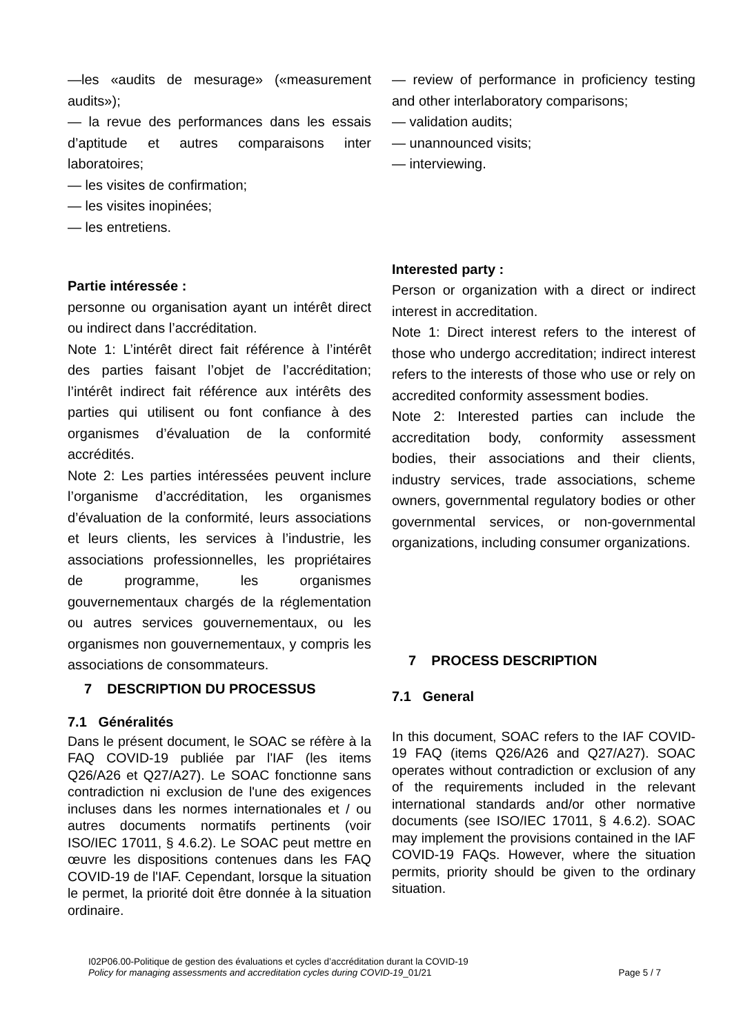—les «audits de mesurage» («measurement audits»);
— la revue des performances dans les essais d’aptitude et autres comparaisons inter laboratoires;
— les visites de confirmation;
— les visites inopinées;
— les entretiens.
Partie intéressée :
personne ou organisation ayant un intérêt direct ou indirect dans l’accréditation.
Note 1: L’intérêt direct fait référence à l’intérêt des parties faisant l’objet de l’accréditation; l’intérêt indirect fait référence aux intérêts des parties qui utilisent ou font confiance à des organismes d’évaluation de la conformité accrédités.
Note 2: Les parties intéressées peuvent inclure l’organisme d’accréditation, les organismes d’évaluation de la conformité, leurs associations et leurs clients, les services à l’industrie, les associations professionnelles, les propriétaires de programme, les organismes gouvernementaux chargés de la réglementation ou autres services gouvernementaux, ou les organismes non gouvernementaux, y compris les associations de consommateurs.
7 DESCRIPTION DU PROCESSUS
7.1 Généralités
Dans le présent document, le SOAC se réfère à la FAQ COVID-19 publiée par l'IAF (les items Q26/A26 et Q27/A27). Le SOAC fonctionne sans contradiction ni exclusion de l'une des exigences incluses dans les normes internationales et / ou autres documents normatifs pertinents (voir ISO/IEC 17011, § 4.6.2). Le SOAC peut mettre en œuvre les dispositions contenues dans les FAQ COVID-19 de l'IAF. Cependant, lorsque la situation le permet, la priorité doit être donnée à la situation ordinaire.
— review of performance in proficiency testing and other interlaboratory comparisons;
— validation audits;
— unannounced visits;
— interviewing.
Interested party :
Person or organization with a direct or indirect interest in accreditation.
Note 1: Direct interest refers to the interest of those who undergo accreditation; indirect interest refers to the interests of those who use or rely on accredited conformity assessment bodies.
Note 2: Interested parties can include the accreditation body, conformity assessment bodies, their associations and their clients, industry services, trade associations, scheme owners, governmental regulatory bodies or other governmental services, or non-governmental organizations, including consumer organizations.
7 PROCESS DESCRIPTION
7.1 General
In this document, SOAC refers to the IAF COVID-19 FAQ (items Q26/A26 and Q27/A27). SOAC operates without contradiction or exclusion of any of the requirements included in the relevant international standards and/or other normative documents (see ISO/IEC 17011, § 4.6.2). SOAC may implement the provisions contained in the IAF COVID-19 FAQs. However, where the situation permits, priority should be given to the ordinary situation.
I02P06.00-Politique de gestion des évaluations et cycles d’accréditation durant la COVID-19
Policy for managing assessments and accreditation cycles during COVID-19_01/21
Page 5 / 7